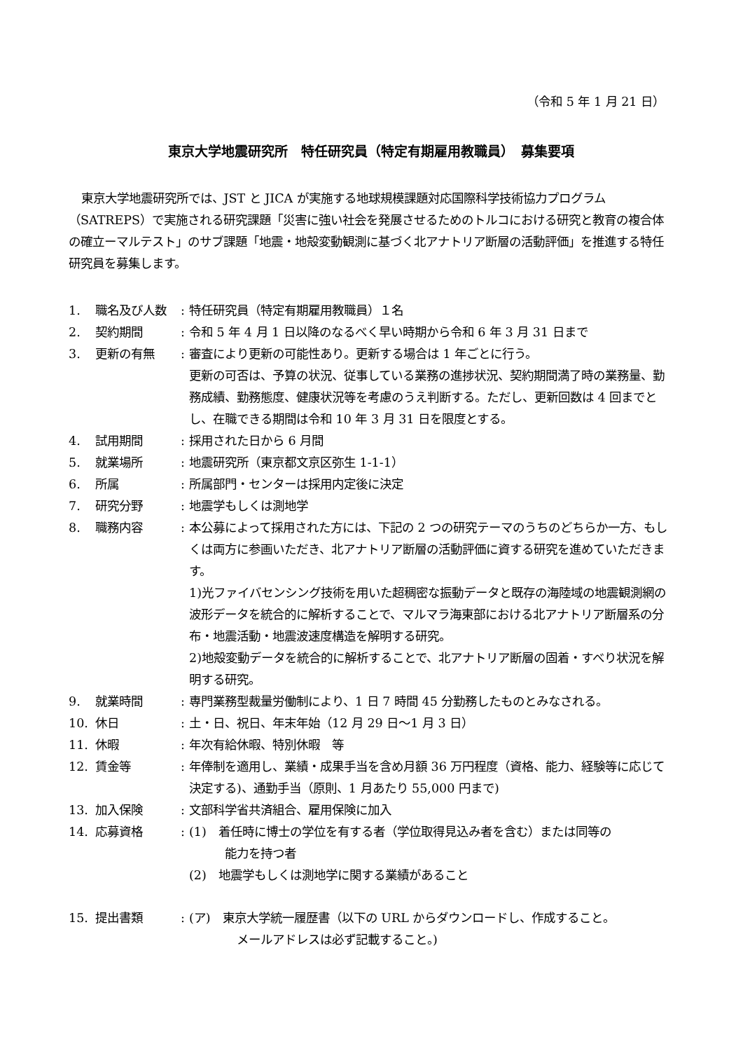（令和 5 年 1 月 21 日）
東京大学地震研究所　特任研究員（特定有期雇用教職員）　募集要項
東京大学地震研究所では、JST と JICA が実施する地球規模課題対応国際科学技術協力プログラム（SATREPS）で実施される研究課題「災害に強い社会を発展させるためのトルコにおける研究と教育の複合体の確立ーマルテスト」のサブ課題「地震・地殻変動観測に基づく北アナトリア断層の活動評価」を推進する特任研究員を募集します。
| 1. | 職名及び人数 | : | 特任研究員（特定有期雇用教職員）１名 |
| 2. | 契約期間 | : | 令和 5 年 4 月 1 日以降のなるべく早い時期から令和 6 年 3 月 31 日まで |
| 3. | 更新の有無 | : | 審査により更新の可能性あり。更新する場合は 1 年ごとに行う。 更新の可否は、予算の状況、従事している業務の進捗状況、契約期間満了時の業務量、勤務成績、勤務態度、健康状況等を考慮のうえ判断する。ただし、更新回数は 4 回までとし、在職できる期間は令和 10 年 3 月 31 日を限度とする。 |
| 4. | 試用期間 | : | 採用された日から 6 月間 |
| 5. | 就業場所 | : | 地震研究所（東京都文京区弥生 1-1-1） |
| 6. | 所属 | : | 所属部門・センターは採用内定後に決定 |
| 7. | 研究分野 | : | 地震学もしくは測地学 |
| 8. | 職務内容 | : | 本公募によって採用された方には、下記の 2 つの研究テーマのうちのどちらか一方、もしくは両方に参画いただき、北アナトリア断層の活動評価に資する研究を進めていただきます。 1)光ファイバセンシング技術を用いた超稠密な振動データと既存の海陸域の地震観測網の波形データを統合的に解析することで、マルマラ海東部における北アナトリア断層系の分布・地震活動・地震波速度構造を解明する研究。 2)地殻変動データを統合的に解析することで、北アナトリア断層の固着・すべり状況を解明する研究。 |
| 9. | 就業時間 | : | 専門業務型裁量労働制により、1 日 7 時間 45 分勤務したものとみなされる。 |
| 10. | 休日 | : | 土・日、祝日、年末年始（12 月 29 日～1 月 3 日） |
| 11. | 休暇 | : | 年次有給休暇、特別休暇 等 |
| 12. | 賃金等 | : | 年俸制を適用し、業績・成果手当を含め月額 36 万円程度（資格、能力、経験等に応じて決定する)、通勤手当（原則、1 月あたり 55,000 円まで) |
| 13. | 加入保険 | : | 文部科学省共済組合、雇用保険に加入 |
| 14. | 応募資格 | : | (1) 着任時に博士の学位を有する者（学位取得見込み者を含む）または同等の 能力を持つ者 (2) 地震学もしくは測地学に関する業績があること |
| 15. | 提出書類 | : | (ア) 東京大学統一履歴書（以下の URL からダウンロードし、作成すること。 メールアドレスは必ず記載すること。) |